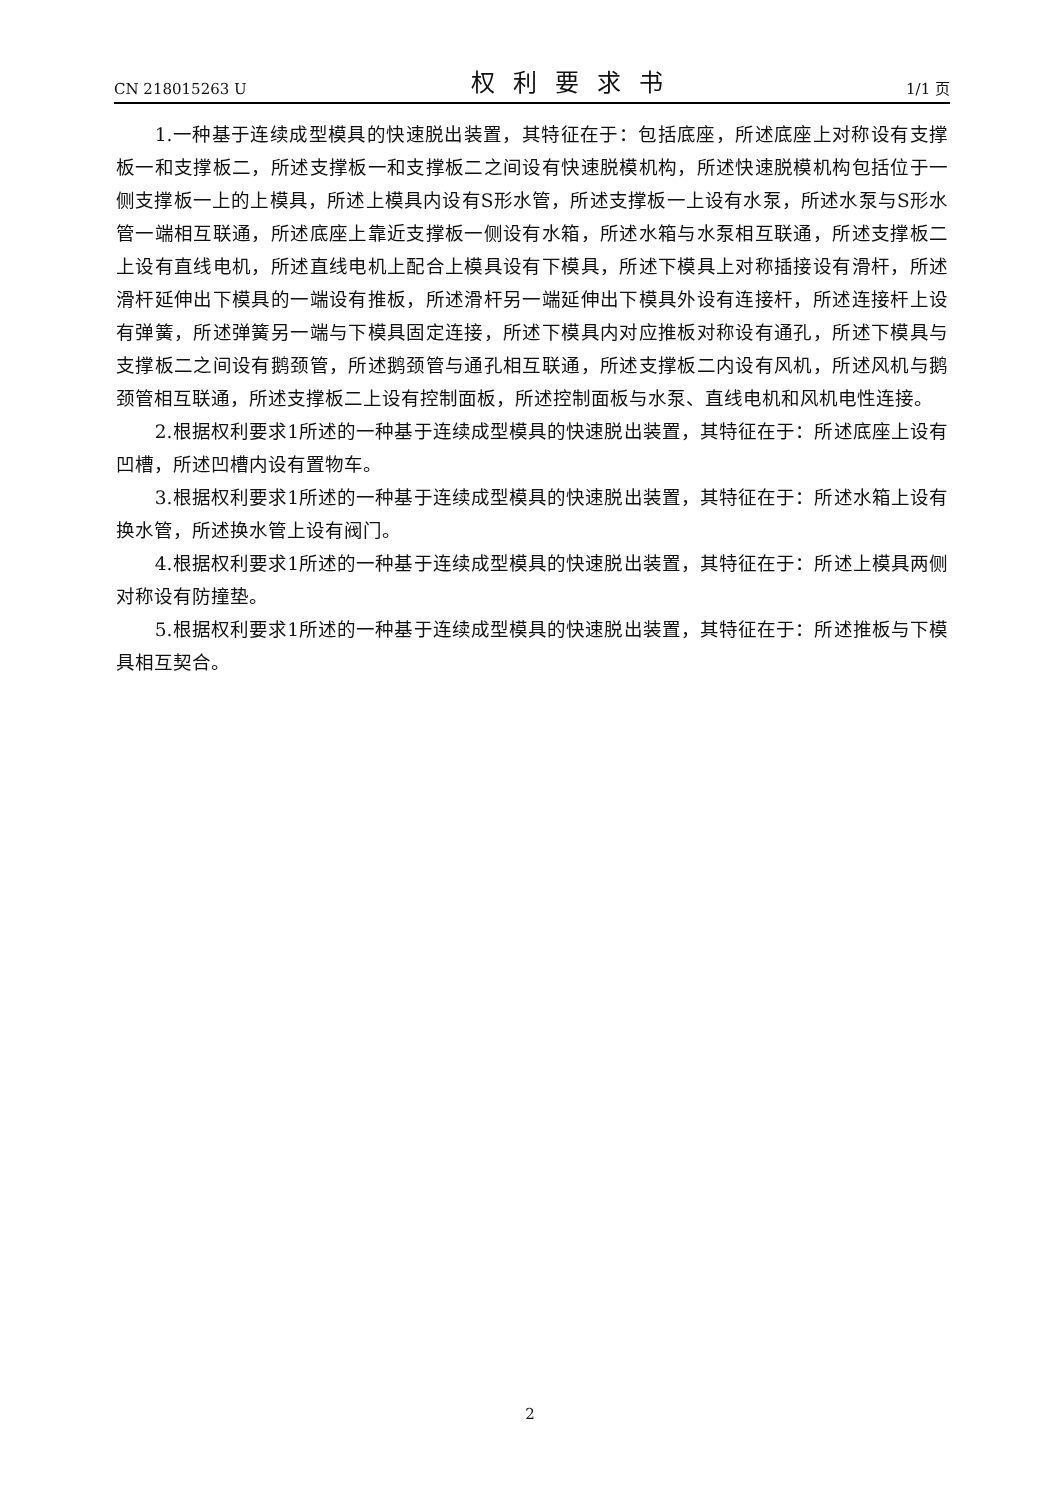CN 218015263 U 权利要求书 1/1 页
1.一种基于连续成型模具的快速脱出装置，其特征在于：包括底座，所述底座上对称设有支撑板一和支撑板二，所述支撑板一和支撑板二之间设有快速脱模机构，所述快速脱模机构包括位于一侧支撑板一上的上模具，所述上模具内设有S形水管，所述支撑板一上设有水泵，所述水泵与S形水管一端相互联通，所述底座上靠近支撑板一侧设有水箱，所述水箱与水泵相互联通，所述支撑板二上设有直线电机，所述直线电机上配合上模具设有下模具，所述下模具上对称插接设有滑杆，所述滑杆延伸出下模具的一端设有推板，所述滑杆另一端延伸出下模具外设有连接杆，所述连接杆上设有弹簧，所述弹簧另一端与下模具固定连接，所述下模具内对应推板对称设有通孔，所述下模具与支撑板二之间设有鹅颈管，所述鹅颈管与通孔相互联通，所述支撑板二内设有风机，所述风机与鹅颈管相互联通，所述支撑板二上设有控制面板，所述控制面板与水泵、直线电机和风机电性连接。
2.根据权利要求1所述的一种基于连续成型模具的快速脱出装置，其特征在于：所述底座上设有凹槽，所述凹槽内设有置物车。
3.根据权利要求1所述的一种基于连续成型模具的快速脱出装置，其特征在于：所述水箱上设有换水管，所述换水管上设有阀门。
4.根据权利要求1所述的一种基于连续成型模具的快速脱出装置，其特征在于：所述上模具两侧对称设有防撞垫。
5.根据权利要求1所述的一种基于连续成型模具的快速脱出装置，其特征在于：所述推板与下模具相互契合。
2